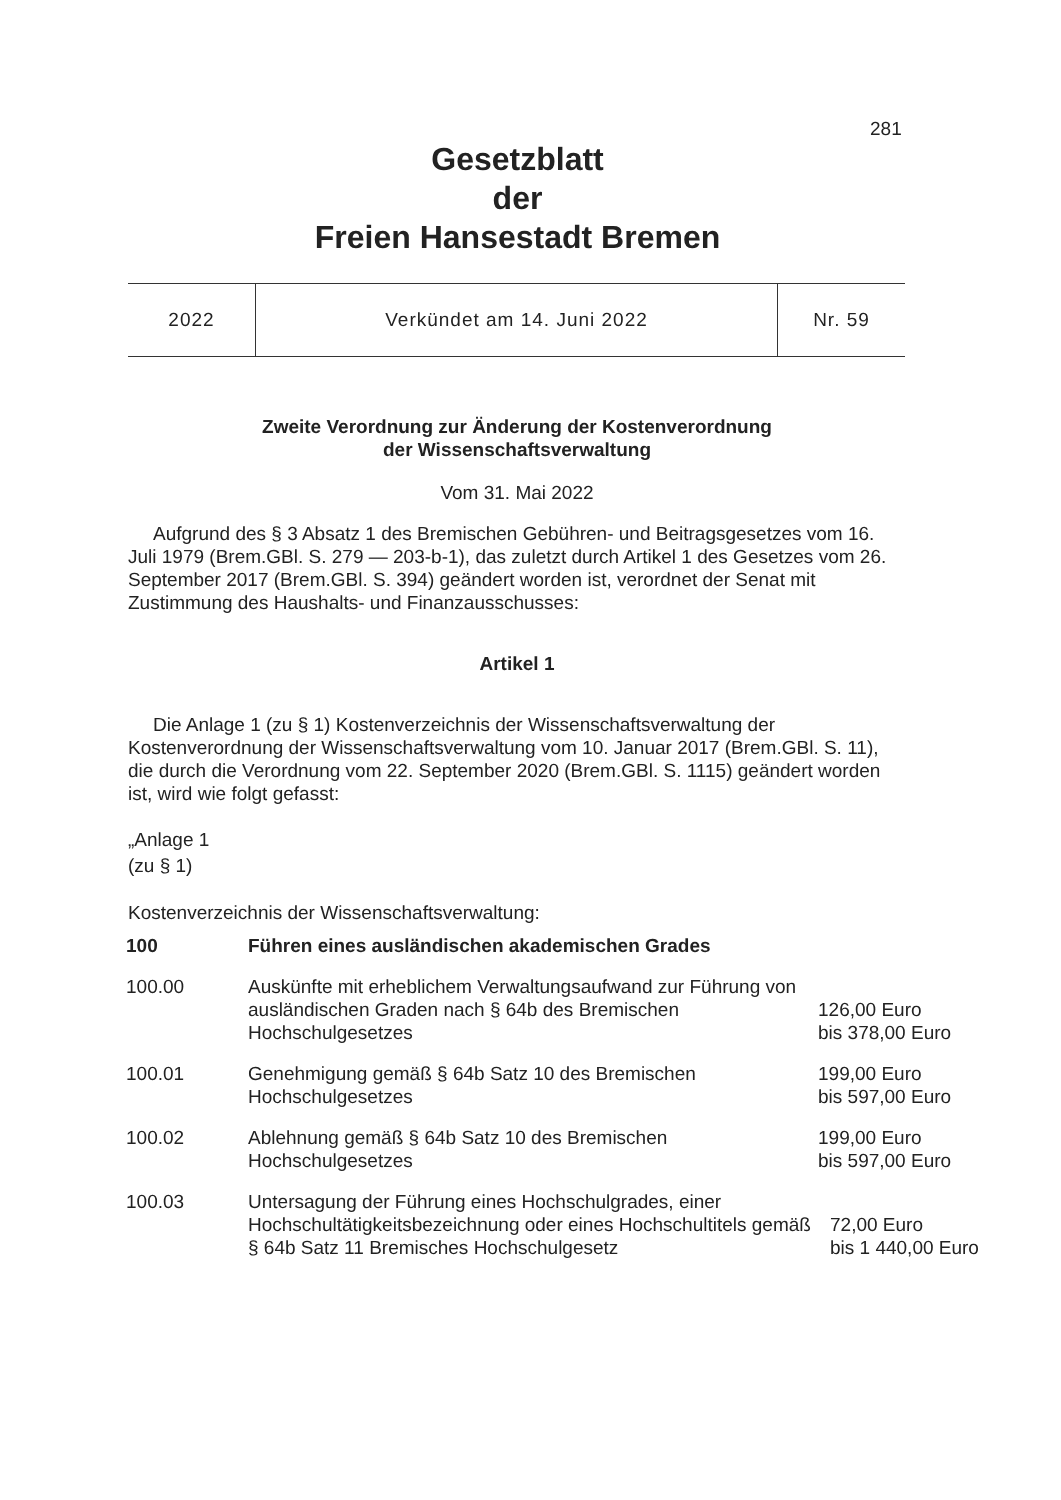281
Gesetzblatt
der
Freien Hansestadt Bremen
| 2022 | Verkündet am 14. Juni 2022 | Nr. 59 |
Zweite Verordnung zur Änderung der Kostenverordnung
der Wissenschaftsverwaltung
Vom 31. Mai 2022
Aufgrund des § 3 Absatz 1 des Bremischen Gebühren- und Beitragsgesetzes vom 16. Juli 1979 (Brem.GBl. S. 279 — 203-b-1), das zuletzt durch Artikel 1 des Gesetzes vom 26. September 2017 (Brem.GBl. S. 394) geändert worden ist, verordnet der Senat mit Zustimmung des Haushalts- und Finanzausschusses:
Artikel 1
Die Anlage 1 (zu § 1) Kostenverzeichnis der Wissenschaftsverwaltung der Kostenverordnung der Wissenschaftsverwaltung vom 10. Januar 2017 (Brem.GBl. S. 11), die durch die Verordnung vom 22. September 2020 (Brem.GBl. S. 1115) geändert worden ist, wird wie folgt gefasst:
„Anlage 1
(zu § 1)
Kostenverzeichnis der Wissenschaftsverwaltung:
| 100 | Führen eines ausländischen akademischen Grades | |
| 100.00 | Auskünfte mit erheblichem Verwaltungsaufwand zur Führung von ausländischen Graden nach § 64b des Bremischen Hochschulgesetzes | 126,00 Euro bis 378,00 Euro |
| 100.01 | Genehmigung gemäß § 64b Satz 10 des Bremischen Hochschulgesetzes | 199,00 Euro bis 597,00 Euro |
| 100.02 | Ablehnung gemäß § 64b Satz 10 des Bremischen Hochschulgesetzes | 199,00 Euro bis 597,00 Euro |
| 100.03 | Untersagung der Führung eines Hochschulgrades, einer Hochschultätigkeitsbezeichnung oder eines Hochschultitels gemäß § 64b Satz 11 Bremisches Hochschulgesetz | 72,00 Euro bis 1 440,00 Euro |